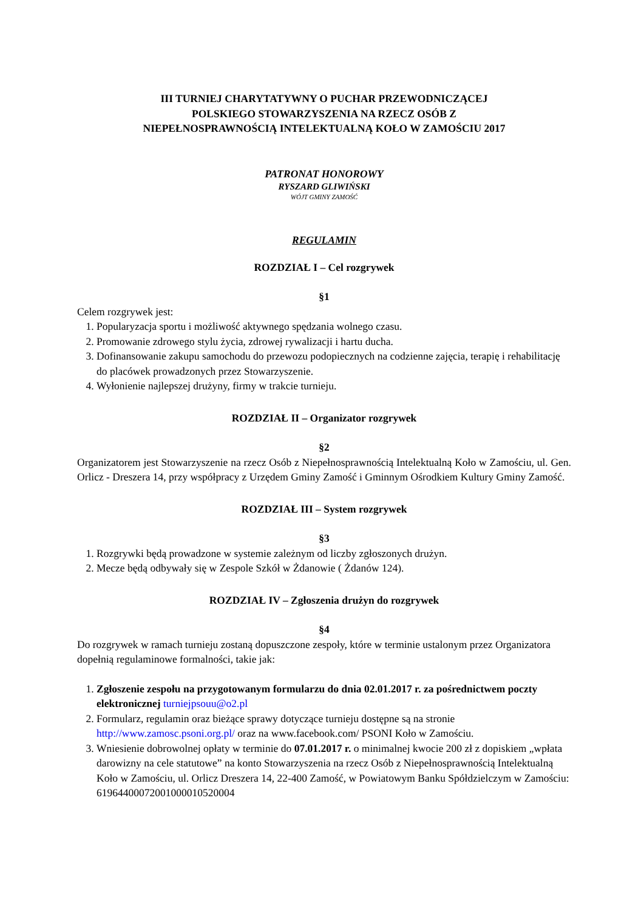III TURNIEJ CHARYTATYWNY O PUCHAR PRZEWODNICZĄCEJ
POLSKIEGO STOWARZYSZENIA NA RZECZ OSÓB Z
NIEPEŁNOSPRAWNOŚCIĄ INTELEKTUALNĄ KOŁO W ZAMOŚCIU 2017
PATRONAT HONOROWY
RYSZARD GLIWIŃSKI
WÓJT GMINY ZAMOŚĆ
REGULAMIN
ROZDZIAŁ I – Cel rozgrywek
§1
Celem rozgrywek jest:
1. Popularyzacja sportu i możliwość aktywnego spędzania wolnego czasu.
2. Promowanie zdrowego stylu życia, zdrowej rywalizacji i hartu ducha.
3. Dofinansowanie zakupu samochodu do przewozu podopiecznych na codzienne zajęcia, terapię i rehabilitację do placówek prowadzonych przez Stowarzyszenie.
4. Wyłonienie najlepszej drużyny, firmy w trakcie turnieju.
ROZDZIAŁ II – Organizator rozgrywek
§2
Organizatorem jest Stowarzyszenie na rzecz Osób z Niepełnosprawnością Intelektualną Koło w Zamościu, ul. Gen. Orlicz - Dreszera 14, przy współpracy z Urzędem Gminy Zamość i Gminnym Ośrodkiem Kultury Gminy Zamość.
ROZDZIAŁ III – System rozgrywek
§3
1. Rozgrywki będą prowadzone w systemie zależnym od liczby zgłoszonych drużyn.
2. Mecze będą odbywały się w Zespole Szkół w Żdanowie ( Żdanów 124).
ROZDZIAŁ IV – Zgłoszenia drużyn do rozgrywek
§4
Do rozgrywek w ramach turnieju zostaną dopuszczone zespoły, które w terminie ustalonym przez Organizatora dopełnią regulaminowe formalności, takie jak:
1. Zgłoszenie zespołu na przygotowanym formularzu do dnia 02.01.2017 r. za pośrednictwem poczty elektronicznej turniejpsouu@o2.pl
2. Formularz, regulamin oraz bieżące sprawy dotyczące turnieju dostępne są na stronie http://www.zamosc.psoni.org.pl/ oraz na www.facebook.com/ PSONI Koło w Zamościu.
3. Wniesienie dobrowolnej opłaty w terminie do 07.01.2017 r. o minimalnej kwocie 200 zł z dopiskiem „wpłata darowizny na cele statutowe” na konto Stowarzyszenia na rzecz Osób z Niepełnosprawnością Intelektualną Koło w Zamościu, ul. Orlicz Dreszera 14, 22-400 Zamość, w Powiatowym Banku Spółdzielczym w Zamościu: 61964400072001000010520004